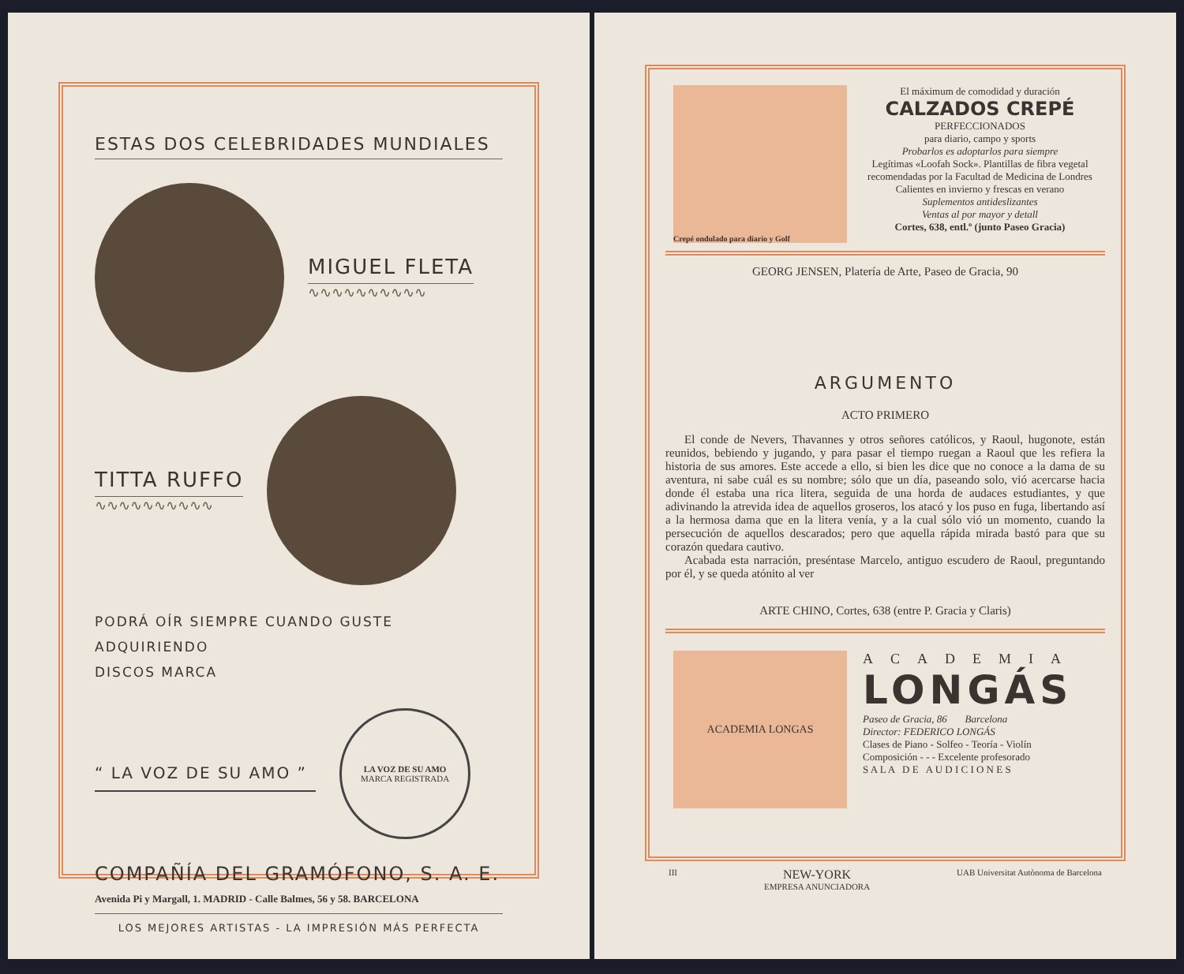ESTAS DOS CELEBRIDADES MUNDIALES
MIGUEL FLETA
∿∿∿∿∿∿∿∿∿∿
TITTA RUFFO
∿∿∿∿∿∿∿∿∿∿
PODRÁ OÍR SIEMPRE CUANDO GUSTE ADQUIRIENDO
DISCOS MARCA
“ LA VOZ DE SU AMO ”
LA VOZ DE SU AMO
MARCA REGISTRADA
COMPAÑÍA DEL GRAMÓFONO, S. A. E.
Avenida Pi y Margall, 1. MADRID - Calle Balmes, 56 y 58. BARCELONA
LOS MEJORES ARTISTAS - LA IMPRESIÓN MÁS PERFECTA
Crepé ondulado para diario y Golf
El máximum de comodidad y duración
CALZADOS CREPÉ
PERFECCIONADOS
para diario, campo y sports
Probarlos es adoptarlos para siempre
Legítimas «Loofah Sock». Plantillas de fibra vegetal recomendadas por la Facultad de Medicina de Londres
Calientes en invierno y frescas en verano
Suplementos antideslizantes
Ventas al por mayor y detall
Cortes, 638, entl.º (junto Paseo Gracia)
GEORG JENSEN, Platería de Arte, Paseo de Gracia, 90
ARGUMENTO
ACTO PRIMERO
El conde de Nevers, Thavannes y otros señores católicos, y Raoul, hugonote, están reunidos, bebiendo y jugando, y para pasar el tiempo ruegan a Raoul que les refiera la historia de sus amores. Este accede a ello, si bien les dice que no conoce a la dama de su aventura, ni sabe cuál es su nombre; sólo que un día, paseando solo, vió acercarse hacia donde él estaba una rica litera, seguida de una horda de audaces estudiantes, y que adivinando la atrevida idea de aquellos groseros, los atacó y los puso en fuga, libertando así a la hermosa dama que en la litera venía, y a la cual sólo vió un momento, cuando la persecución de aquellos descarados; pero que aquella rápida mirada bastó para que su corazón quedara cautivo.
Acabada esta narración, preséntase Marcelo, antiguo escudero de Raoul, preguntando por él, y se queda atónito al ver
ARTE CHINO, Cortes, 638 (entre P. Gracia y Claris)
ACADEMIA LONGAS
ACADEMIA
LONGÁS
Paseo de Gracia, 86 Barcelona
Director: FEDERICO LONGÁS
Clases de Piano - Solfeo - Teoría - Violín
Composición - - - Excelente profesorado
S A L A D E A U D I C I O N E S
III NEW-YORK
EMPRESA ANUNCIADORA UAB Universitat Autònoma de Barcelona